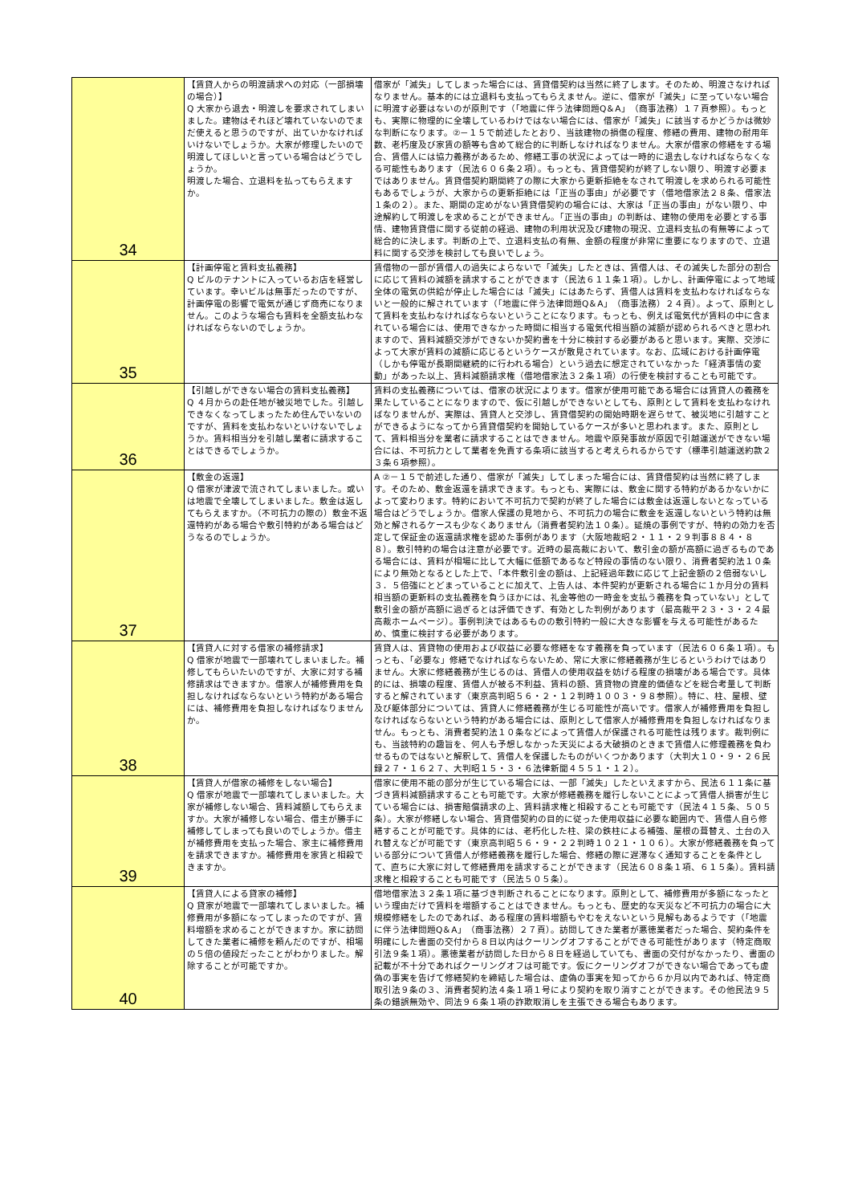| 34 | 【賃貸人からの明渡請求への対応（一部損壊の場合）】 Q 大家から退去・明渡しを要求されてしまいました。建物はそれほど壊れていないのでまだ使えると思うのですが、出ていかなければいけないでしょうか。大家が修理したいので明渡してほしいと言っている場合はどうでしょうか。 明渡した場合、立退料を払ってもらえますか。 | 借家が「滅失」してしまった場合には、賃貸借契約は当然に終了します。そのため、明渡さなければなりません。基本的には立退料も支払ってもらえません。逆に、借家が「滅失」に至っていない場合に明渡す必要はないのが原則です（「地震に伴う法律問題Q＆A」（商事法務）１７頁参照）。もっとも、実際に物理的に全壊しているわけではない場合には、借家が「滅失」に該当するかどうかは微妙な判断になります。②－１５で前述したとおり、当該建物の損傷の程度、修繕の費用、建物の耐用年数、老朽度及び家賃の額等も含めて総合的に判断しなければなりません。大家が借家の修繕をする場合、賃借人には協力義務があるため、修繕工事の状況によっては一時的に退去しなければならなくなる可能性もあります（民法６０６条２項）。もっとも、賃貸借契約が終了しない限り、明渡す必要まではありません。賃貸借契約期間終了の際に大家から更新拒絶をなされて明渡しを求められる可能性もあるでしょうが、大家からの更新拒絶には「正当の事由」が必要です（借地借家法２８条、借家法１条の２）。また、期間の定めがない賃貸借契約の場合には、大家は「正当の事由」がない限り、中途解約して明渡しを求めることができません。「正当の事由」の判断は、建物の使用を必要とする事情、建物賃貸借に関する従前の経過、建物の利用状況及び建物の現況、立退料支払の有無等によって総合的に決します。判断の上で、立退料支払の有無、金額の程度が非常に重要になりますので、立退料に関する交渉を検討しても良いでしょう。 |
| 35 | 【計画停電と賃料支払義務】 Q ビルのテナントに入っているお店を経営しています。幸いビルは無事だったのですが、計画停電の影響で電気が通じず商売になりません。このような場合も賃料を全額支払わなければならないのでしょうか。 | 賃借物の一部が賃借人の過失によらないで「滅失」したときは、賃借人は、その滅失した部分の割合に応じて賃料の減額を請求することができます（民法６１１条１項）。しかし、計画停電によって地域全体の電気の供給が停止した場合には「滅失」にはあたらず、賃借人は賃料を支払わなければならないと一般的に解されています（「地震に伴う法律問題Q＆A」（商事法務）２４頁）。よって、原則として賃料を支払わなければならないということになります。もっとも、例えば電気代が賃料の中に含まれている場合には、使用できなかった時間に相当する電気代相当額の減額が認められるべきと思われますので、賃料減額交渉ができないか契約書を十分に検討する必要があると思います。実際、交渉によって大家が賃料の減額に応じるというケースが散見されています。なお、広域における計画停電（しかも停電が長期間継続的に行われる場合）という過去に想定されていなかった「経済事情の変動」があった以上、賃料減額請求権（借地借家法３２条１項）の行使を検討することも可能です。 |
| 36 | 【引越しができない場合の賃料支払義務】 Q ４月からの赴任地が被災地でした。引越しできなくなってしまったため住んでいないのですが、賃料を支払わないといけないでしょうか。賃料相当分を引越し業者に請求することはできるでしょうか。 | 賃料の支払義務については、借家の状況によります。借家が使用可能である場合には賃貸人の義務を果たしていることになりますので、仮に引越しができないとしても、原則として賃料を支払わなければなりませんが、実際は、賃貸人と交渉し、賃貸借契約の開始時期を遅らせて、被災地に引越すことができるようになってから賃貸借契約を開始しているケースが多いと思われます。また、原則として、賃料相当分を業者に請求することはできません。地震や原発事故が原因で引越運送ができない場合には、不可抗力として業者を免責する条項に該当すると考えられるからです（標準引越運送約款２３条６項参照）。 |
| 37 | 【敷金の返還】 Q 借家が津波で流されてしまいました。或いは地震で全壊してしまいました。敷金は返してもらえますか。（不可抗力の際の）敷金不返還特約がある場合や敷引特約がある場合はどうなるのでしょうか。 | A ②－１５で前述した通り、借家が「滅失」してしまった場合には、賃貸借契約は当然に終了します。そのため、敷金返還を請求できます。もっとも、実際には、敷金に関する特約があるかないかによって変わります。特約において不可抗力で契約が終了した場合には敷金は返還しないとなっている場合はどうでしょうか。借家人保護の見地から、不可抗力の場合に敷金を返還しないという特約は無効と解されるケースも少なくありません（消費者契約法１０条）。延焼の事例ですが、特約の効力を否定して保証金の返還請求権を認めた事例があります（大阪地裁昭２・１１・２９判事８８４・８８）。敷引特約の場合は注意が必要です。近時の最高裁において、敷引金の額が高額に過ぎるものである場合には、賃料が相場に比して大幅に低額であるなど特段の事情のない限り、消費者契約法１０条により無効となるとした上で、「本件敷引金の額は、上記経過年数に応じて上記金額の２倍弱ないし３．５倍強にとどまっていることに加えて、上告人は、本件契約が更新される場合に１か月分の賃料相当額の更新料の支払義務を負うほかには、礼金等他の一時金を支払う義務を負っていない」として敷引金の額が高額に過ぎるとは評価できず、有効とした判例があります（最高裁平２３・３・２４最高裁ホームページ）。事例判決ではあるものの敷引特約一般に大きな影響を与える可能性があるため、慎重に検討する必要があります。 |
| 38 | 【賃貸人に対する借家の補修請求】 Q 借家が地震で一部壊れてしまいました。補修してもらいたいのですが、大家に対する補修請求はできますか。借家人が補修費用を負担しなければならないという特約がある場合には、補修費用を負担しなければなりませんか。 | 賃貸人は、賃貸物の使用および収益に必要な修繕をなす義務を負っています（民法６０６条１項）。もっとも、「必要な」修繕でなければならないため、常に大家に修繕義務が生じるというわけではありません。大家に修繕義務が生じるのは、賃借人の使用収益を妨げる程度の損壊がある場合です。具体的には、損壊の程度、賃借人が被る不利益、賃料の額、賃貸物の資産的価値などを総合考量して判断すると解されています（東京高判昭５６・２・１２判時１００３・９８参照）。特に、柱、屋根、壁及び躯体部分については、賃貸人に修繕義務が生じる可能性が高いです。借家人が補修費用を負担しなければならないという特約がある場合には、原則として借家人が補修費用を負担しなければなりません。もっとも、消費者契約法１０条などによって賃借人が保護される可能性は残ります。裁判例にも、当該特約の趣旨を、何人も予想しなかった天災による大破損のときまで賃借人に修理義務を負わせるものではないと解釈して、賃借人を保護したものがいくつかあります（大判大１０・９・２６民録２７・１６２７、大判昭１５・３・６法律新聞４５５１・１２）。 |
| 39 | 【賃貸人が借家の補修をしない場合】 Q 借家が地震で一部壊れてしまいました。大家が補修しない場合、賃料減額してもらえますか。大家が補修しない場合、借主が勝手に補修してしまっても良いのでしょうか。借主が補修費用を支払った場合、家主に補修費用を請求できますか。補修費用を家賃と相殺できますか。 | 借家に使用不能の部分が生じている場合には、一部「滅失」したといえますから、民法６１１条に基づき賃料減額請求することも可能です。大家が修繕義務を履行しないことによって賃借人損害が生じている場合には、損害賠償請求の上、賃料請求権と相殺することも可能です（民法４１５条、５０５条）。大家が修繕しない場合、賃貸借契約の目的に従った使用収益に必要な範囲内で、賃借人自ら修繕することが可能です。具体的には、老朽化した柱、梁の鉄柱による補強、屋根の葺替え、土台の入れ替えなどが可能です（東京高判昭５６・９・２２判時１０２１・１０６）。大家が修繕義務を負っている部分について賃借人が修繕義務を履行した場合、修繕の際に遅滞なく通知することを条件として、直ちに大家に対して修繕費用を請求することができます（民法６０８条１項、６１５条）。賃料請求権と相殺することも可能です（民法５０５条）。 |
| 40 | 【賃貸人による貸家の補修】 Q 貸家が地震で一部壊れてしまいました。補修費用が多額になってしまったのですが、賃料増額を求めることができますか。家に訪問してきた業者に補修を頼んだのですが、相場の５倍の値段だったことがわかりました。解除することが可能ですか。 | 借地借家法３２条１項に基づき判断されることになります。原則として、補修費用が多額になったという理由だけで賃料を増額することはできません。もっとも、歴史的な天災など不可抗力の場合に大規模修繕をしたのであれば、ある程度の賃料増額もやむをえないという見解もあるようです（「地震に伴う法律問題Q＆A」（商事法務）２７頁）。訪問してきた業者が悪徳業者だった場合、契約条件を明確にした書面の交付から８日以内はクーリングオフすることができる可能性があります（特定商取引法９条１項）。悪徳業者が訪問した日から８日を経過していても、書面の交付がなかったり、書面の記載が不十分であればクーリングオフは可能です。仮にクーリングオフができない場合であっても虚偽の事実を告げて修繕契約を締結した場合は、虚偽の事実を知ってから６か月以内であれば、特定商取引法９条の３、消費者契約法４条１項１号により契約を取り消すことができます。その他民法９５条の錯誤無効や、同法９６条１項の詐欺取消しを主張できる場合もあります。 |